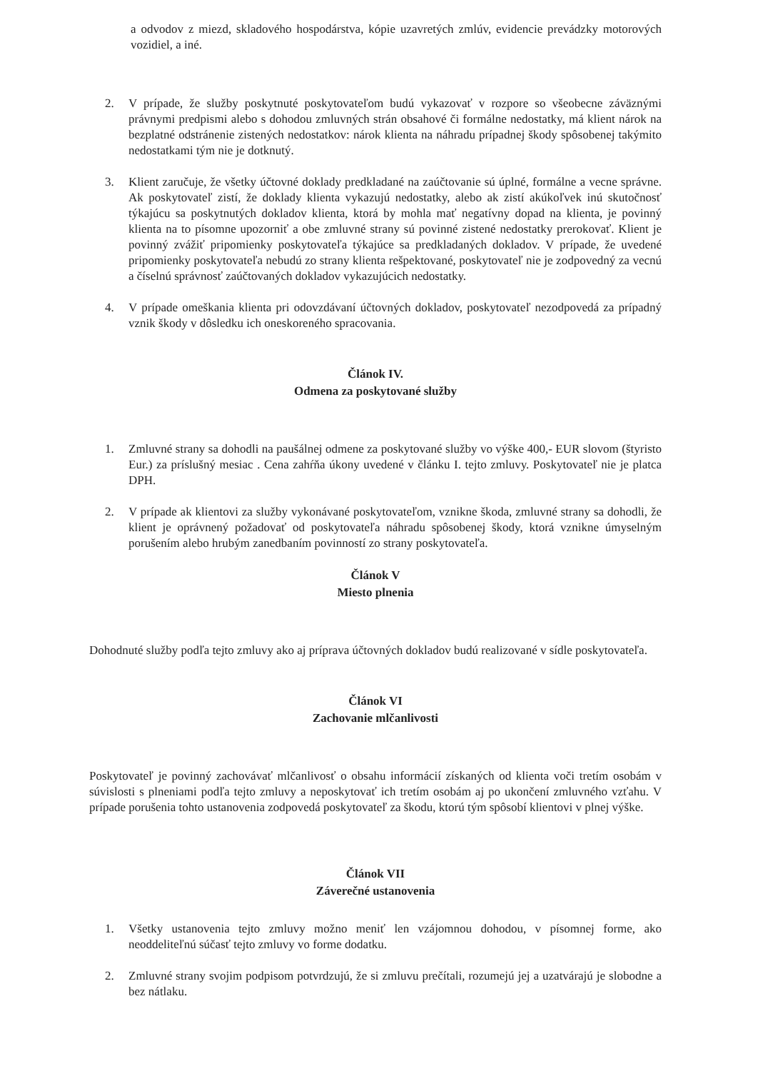a odvodov z miezd, skladového hospodárstva, kópie uzavretých zmlúv, evidencie prevádzky motorových vozidiel, a iné.
2. V prípade, že služby poskytnuté poskytovateľom budú vykazovať v rozpore so všeobecne záväznými právnymi predpismi alebo s dohodou zmluvných strán obsahové či formálne nedostatky, má klient nárok na bezplatné odstránenie zistených nedostatkov: nárok klienta na náhradu prípadnej škody spôsobenej takýmito nedostatkami tým nie je dotknutý.
3. Klient zaručuje, že všetky účtovné doklady predkladané na zaúčtovanie sú úplné, formálne a vecne správne. Ak poskytovateľ zistí, že doklady klienta vykazujú nedostatky, alebo ak zistí akúkoľvek inú skutočnosť týkajúcu sa poskytnutých dokladov klienta, ktorá by mohla mať negatívny dopad na klienta, je povinný klienta na to písomne upozorniť a obe zmluvné strany sú povinné zistené nedostatky prerokovať. Klient je povinný zvážiť pripomienky poskytovateľa týkajúce sa predkladaných dokladov. V prípade, že uvedené pripomienky poskytovateľa nebudú zo strany klienta rešpektované, poskytovateľ nie je zodpovedný za vecnú a číselnú správnosť zaúčtovaných dokladov vykazujúcich nedostatky.
4. V prípade omeškania klienta pri odovzdávaní účtovných dokladov, poskytovateľ nezodpovedá za prípadný vznik škody v dôsledku ich oneskoreného spracovania.
Článok IV.
Odmena za poskytované služby
1. Zmluvné strany sa dohodli na paušálnej odmene za poskytované služby vo výške 400,- EUR slovom (štyristo Eur.) za príslušný mesiac . Cena zahŕňa úkony uvedené v článku I. tejto zmluvy. Poskytovateľ nie je platca DPH.
2. V prípade ak klientovi za služby vykonávané poskytovateľom, vznikne škoda, zmluvné strany sa dohodli, že klient je oprávnený požadovať od poskytovateľa náhradu spôsobenej škody, ktorá vznikne úmyselným porušením alebo hrubým zanedbaním povinností zo strany poskytovateľa.
Článok V
Miesto plnenia
Dohodnuté služby podľa tejto zmluvy ako aj príprava účtovných dokladov budú realizované v sídle poskytovateľa.
Článok VI
Zachovanie mlčanlivosti
Poskytovateľ je povinný zachovávať mlčanlivosť o obsahu informácií získaných od klienta voči tretím osobám v súvislosti s plneniami podľa tejto zmluvy a neposkytovať ich tretím osobám aj po ukončení zmluvného vzťahu. V prípade porušenia tohto ustanovenia zodpovedá poskytovateľ za škodu, ktorú tým spôsobí klientovi v plnej výške.
Článok VII
Záverečné ustanovenia
1. Všetky ustanovenia tejto zmluvy možno meniť len vzájomnou dohodou, v písomnej forme, ako neoddeliteľnú súčasť tejto zmluvy vo forme dodatku.
2. Zmluvné strany svojim podpisom potvrdzujú, že si zmluvu prečítali, rozumejú jej a uzatvárajú je slobodne a bez nátlaku.